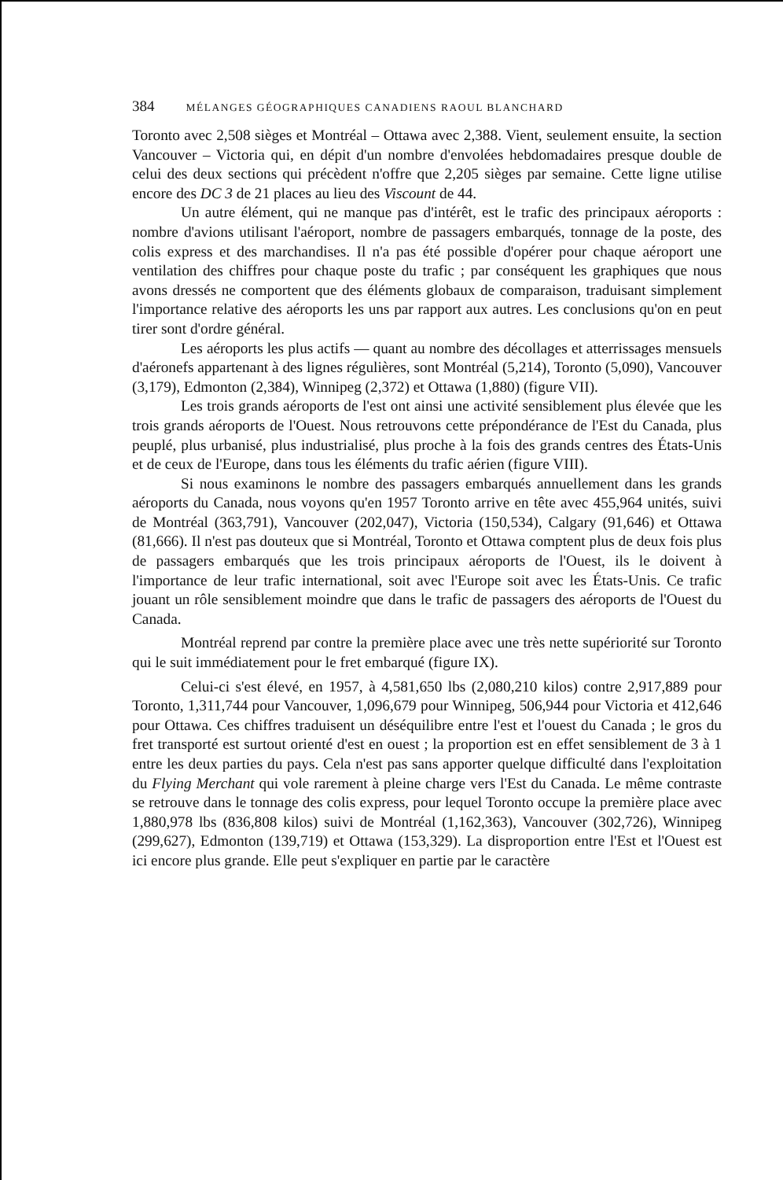384 MÉLANGES GÉOGRAPHIQUES CANADIENS RAOUL BLANCHARD
Toronto avec 2,508 sièges et Montréal – Ottawa avec 2,388. Vient, seulement ensuite, la section Vancouver – Victoria qui, en dépit d'un nombre d'envolées hebdomadaires presque double de celui des deux sections qui précèdent n'offre que 2,205 sièges par semaine. Cette ligne utilise encore des DC 3 de 21 places au lieu des Viscount de 44.
Un autre élément, qui ne manque pas d'intérêt, est le trafic des principaux aéroports : nombre d'avions utilisant l'aéroport, nombre de passagers embarqués, tonnage de la poste, des colis express et des marchandises. Il n'a pas été possible d'opérer pour chaque aéroport une ventilation des chiffres pour chaque poste du trafic ; par conséquent les graphiques que nous avons dressés ne comportent que des éléments globaux de comparaison, traduisant simplement l'importance relative des aéroports les uns par rapport aux autres. Les conclusions qu'on en peut tirer sont d'ordre général.
Les aéroports les plus actifs — quant au nombre des décollages et atterrissages mensuels d'aéronefs appartenant à des lignes régulières, sont Montréal (5,214), Toronto (5,090), Vancouver (3,179), Edmonton (2,384), Winnipeg (2,372) et Ottawa (1,880) (figure VII).
Les trois grands aéroports de l'est ont ainsi une activité sensiblement plus élevée que les trois grands aéroports de l'Ouest. Nous retrouvons cette prépondérance de l'Est du Canada, plus peuplé, plus urbanisé, plus industrialisé, plus proche à la fois des grands centres des États-Unis et de ceux de l'Europe, dans tous les éléments du trafic aérien (figure VIII).
Si nous examinons le nombre des passagers embarqués annuellement dans les grands aéroports du Canada, nous voyons qu'en 1957 Toronto arrive en tête avec 455,964 unités, suivi de Montréal (363,791), Vancouver (202,047), Victoria (150,534), Calgary (91,646) et Ottawa (81,666). Il n'est pas douteux que si Montréal, Toronto et Ottawa comptent plus de deux fois plus de passagers embarqués que les trois principaux aéroports de l'Ouest, ils le doivent à l'importance de leur trafic international, soit avec l'Europe soit avec les États-Unis. Ce trafic jouant un rôle sensiblement moindre que dans le trafic de passagers des aéroports de l'Ouest du Canada.
Montréal reprend par contre la première place avec une très nette supériorité sur Toronto qui le suit immédiatement pour le fret embarqué (figure IX).
Celui-ci s'est élevé, en 1957, à 4,581,650 lbs (2,080,210 kilos) contre 2,917,889 pour Toronto, 1,311,744 pour Vancouver, 1,096,679 pour Winnipeg, 506,944 pour Victoria et 412,646 pour Ottawa. Ces chiffres traduisent un déséquilibre entre l'est et l'ouest du Canada ; le gros du fret transporté est surtout orienté d'est en ouest ; la proportion est en effet sensiblement de 3 à 1 entre les deux parties du pays. Cela n'est pas sans apporter quelque difficulté dans l'exploitation du Flying Merchant qui vole rarement à pleine charge vers l'Est du Canada. Le même contraste se retrouve dans le tonnage des colis express, pour lequel Toronto occupe la première place avec 1,880,978 lbs (836,808 kilos) suivi de Montréal (1,162,363), Vancouver (302,726), Winnipeg (299,627), Edmonton (139,719) et Ottawa (153,329). La disproportion entre l'Est et l'Ouest est ici encore plus grande. Elle peut s'expliquer en partie par le caractère